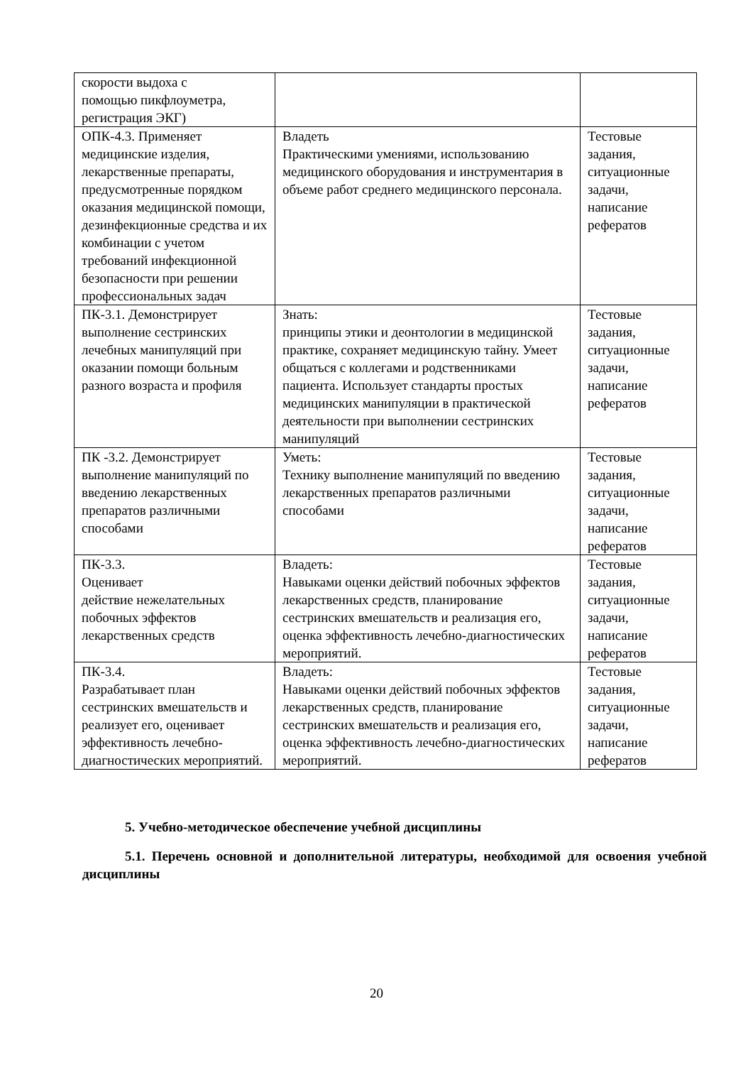| скорости выдоха с помощью пикфлоуметра, регистрация ЭКГ) | | |
| ОПК-4.3. Применяет медицинские изделия, лекарственные препараты, предусмотренные порядком оказания медицинской помощи, дезинфекционные средства и их комбинации с учетом требований инфекционной безопасности при решении профессиональных задач | Владеть Практическими умениями, использованию медицинского оборудования и инструментария в объеме работ среднего медицинского персонала. | Тестовые задания, ситуационные задачи, написание рефератов |
| ПК-3.1. Демонстрирует выполнение сестринских лечебных манипуляций при оказании помощи больным разного возраста и профиля | Знать: принципы этики и деонтологии в медицинской практике, сохраняет медицинскую тайну. Умеет общаться с коллегами и родственниками пациента. Использует стандарты простых медицинских манипуляции в практической деятельности при выполнении сестринских манипуляций | Тестовые задания, ситуационные задачи, написание рефератов |
| ПК -3.2. Демонстрирует выполнение манипуляций по введению лекарственных препаратов различными способами | Уметь: Технику выполнение манипуляций по введению лекарственных препаратов различными способами | Тестовые задания, ситуационные задачи, написание рефератов |
| ПК-3.3. Оценивает действие нежелательных побочных эффектов лекарственных средств | Владеть: Навыками оценки действий побочных эффектов лекарственных средств, планирование сестринских вмешательств и реализация его, оценка эффективность лечебно-диагностических мероприятий. | Тестовые задания, ситуационные задачи, написание рефератов |
| ПК-3.4. Разрабатывает план сестринских вмешательств и реализует его, оценивает эффективность лечебно-диагностических мероприятий. | Владеть: Навыками оценки действий побочных эффектов лекарственных средств, планирование сестринских вмешательств и реализация его, оценка эффективность лечебно-диагностических мероприятий. | Тестовые задания, ситуационные задачи, написание рефератов |
5. Учебно-методическое обеспечение учебной дисциплины
5.1. Перечень основной и дополнительной литературы, необходимой для освоения учебной дисциплины
20